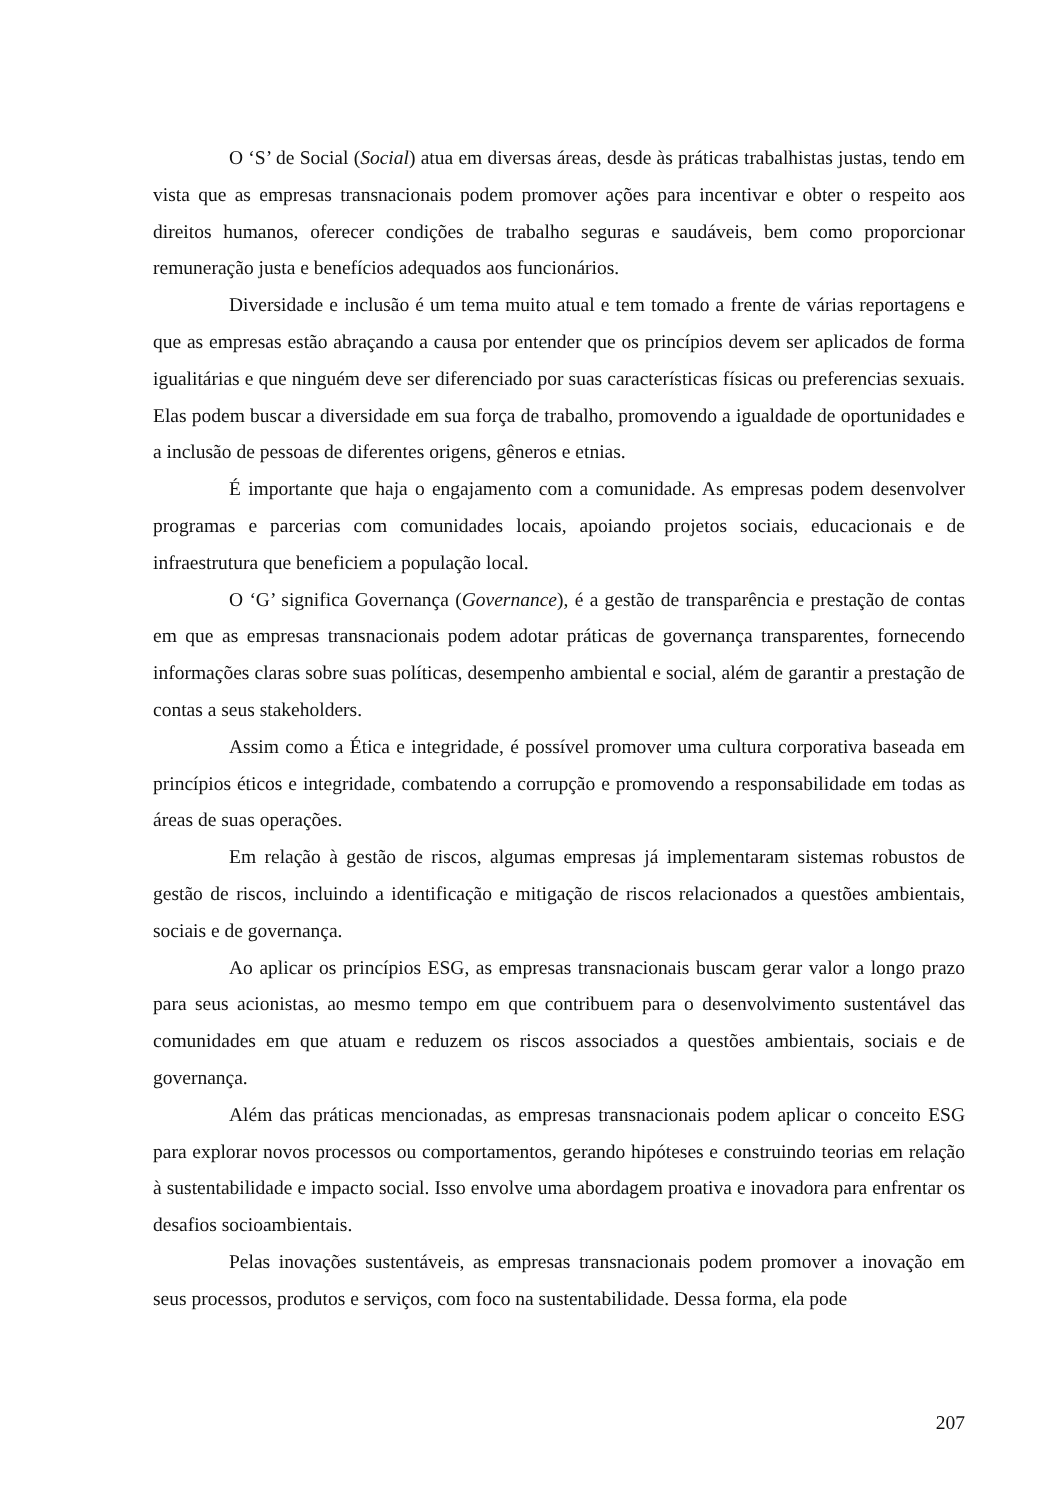O ‘S’ de Social (Social) atua em diversas áreas, desde às práticas trabalhistas justas, tendo em vista que as empresas transnacionais podem promover ações para incentivar e obter o respeito aos direitos humanos, oferecer condições de trabalho seguras e saudáveis, bem como proporcionar remuneração justa e benefícios adequados aos funcionários.
Diversidade e inclusão é um tema muito atual e tem tomado a frente de várias reportagens e que as empresas estão abraçando a causa por entender que os princípios devem ser aplicados de forma igualitárias e que ninguém deve ser diferenciado por suas características físicas ou preferencias sexuais. Elas podem buscar a diversidade em sua força de trabalho, promovendo a igualdade de oportunidades e a inclusão de pessoas de diferentes origens, gêneros e etnias.
É importante que haja o engajamento com a comunidade. As empresas podem desenvolver programas e parcerias com comunidades locais, apoiando projetos sociais, educacionais e de infraestrutura que beneficiem a população local.
O ‘G’ significa Governança (Governance), é a gestão de transparência e prestação de contas em que as empresas transnacionais podem adotar práticas de governança transparentes, fornecendo informações claras sobre suas políticas, desempenho ambiental e social, além de garantir a prestação de contas a seus stakeholders.
Assim como a Ética e integridade, é possível promover uma cultura corporativa baseada em princípios éticos e integridade, combatendo a corrupção e promovendo a responsabilidade em todas as áreas de suas operações.
Em relação à gestão de riscos, algumas empresas já implementaram sistemas robustos de gestão de riscos, incluindo a identificação e mitigação de riscos relacionados a questões ambientais, sociais e de governança.
Ao aplicar os princípios ESG, as empresas transnacionais buscam gerar valor a longo prazo para seus acionistas, ao mesmo tempo em que contribuem para o desenvolvimento sustentável das comunidades em que atuam e reduzem os riscos associados a questões ambientais, sociais e de governança.
Além das práticas mencionadas, as empresas transnacionais podem aplicar o conceito ESG para explorar novos processos ou comportamentos, gerando hipóteses e construindo teorias em relação à sustentabilidade e impacto social. Isso envolve uma abordagem proativa e inovadora para enfrentar os desafios socioambientais.
Pelas inovações sustentáveis, as empresas transnacionais podem promover a inovação em seus processos, produtos e serviços, com foco na sustentabilidade. Dessa forma, ela pode
207